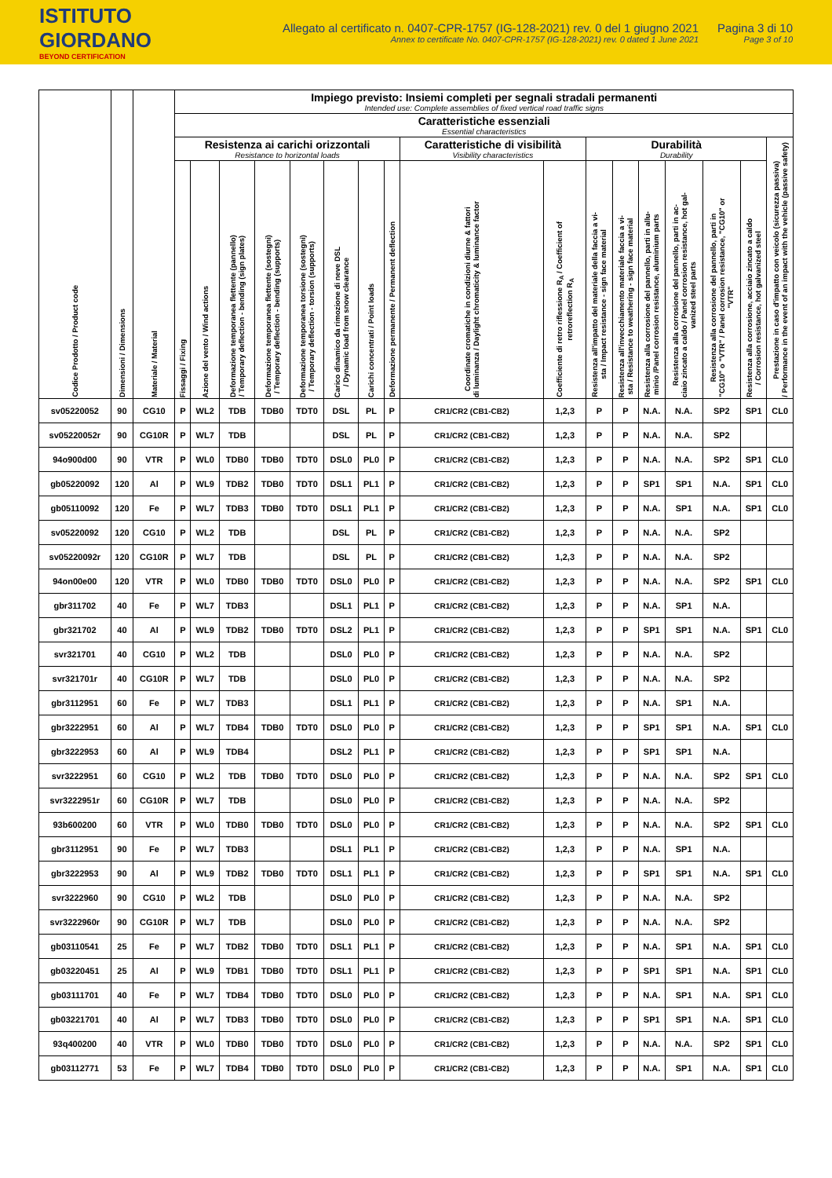ISTITUTO GIORDANO
BEYOND CERTIFICATION
Allegato al certificato n. 0407-CPR-1757 (IG-128-2021) rev. 0 del 1 giugno 2021
Annex to certificate No. 0407-CPR-1757 (IG-128-2021) rev. 0 dated 1 June 2021
Pagina 3 di 10
Page 3 of 10
| Codice Prodotto / Product code | Dimensioni / Dimensions | Materiale / Material | Impiego previsto: Insiemi completi per segnali stradali permanenti Intended use: Complete assemblies of fixed vertical road traffic signs | | | | | | | | | | | | | | | | |
| --- | --- | --- | --- | --- | --- | --- | --- | --- | --- | --- | --- | --- | --- | --- | --- | --- | --- | --- | --- |
| | | | Caratteristiche essenziali Essential characteristics | | | | | | | | | | | | | | | | |
| | | | Resistenza ai carichi orizzontali Resistance to horizontal loads | | | | | | | | Caratteristiche di visibilità Visibility characteristics | | Durabilità Durability | | | | | | Prestazione in caso d'impatto con veicolo (sicurezza passiva) / Performance in the event of an impact with the vehicle (passive safety) |
| | | | Fissaggi / Fixing | Azione del vento / Wind actions | Deformazione temporanea flettente (pannello) / Temporary deflection - bending (sign plates) | Deformazione temporanea flettente (sostegni) / Temporary deflection - bending (supports) | Deformazione temporanea torsione (sostegni) / Temporary deflection - torsion (supports) | Carico dinamico da rimozione di neve DSL / Dynamic load from snow clearance | Carichi concentrati / Point loads | Deformazione permanente / Permanent deflection | Coordinate cromatiche in condizioni diurne & fattori di luminanza / Daylight chromaticity & luminance factor | Coefficiente di retro riflessione R<sub>A</sub> / Coefficient of retroreflection R<sub>A</sub> | Resistenza all'impatto del materiale della faccia a vi- sta / Impact resistance - sign face material | Resistenza all'invecchiamento materiale faccia a vi- sta / Resistance to weathering - sign face material | Resistenza alla corrosione del pannello, parti in allu- minio /Panel corrosion resistance, aluminium parts | Resistenza alla corrosione del pannello, parti in ac- ciaio zincato a caldo / Panel corrosion resistance, hot gal- vanized steel parts | Resistenza alla corrosione del pannello, parti in "CG10" o "VTR" / Panel corrosion resistance, "CG10" or "VTR" | Resistenza alla corrosione, acciaio zincato a caldo / Corrosion resistance, hot galvanized steel | |
| sv05220052 | 90 | CG10 | P | WL2 | TDB | TDB0 | TDT0 | DSL | PL | P | CR1/CR2 (CB1-CB2) | 1,2,3 | P | P | N.A. | N.A. | SP2 | SP1 | CL0 |
| sv05220052r | 90 | CG10R | P | WL7 | TDB | | | DSL | PL | P | CR1/CR2 (CB1-CB2) | 1,2,3 | P | P | N.A. | N.A. | SP2 | | |
| 94o900d00 | 90 | VTR | P | WL0 | TDB0 | TDB0 | TDT0 | DSL0 | PL0 | P | CR1/CR2 (CB1-CB2) | 1,2,3 | P | P | N.A. | N.A. | SP2 | SP1 | CL0 |
| gb05220092 | 120 | Al | P | WL9 | TDB2 | TDB0 | TDT0 | DSL1 | PL1 | P | CR1/CR2 (CB1-CB2) | 1,2,3 | P | P | SP1 | SP1 | N.A. | SP1 | CL0 |
| gb05110092 | 120 | Fe | P | WL7 | TDB3 | TDB0 | TDT0 | DSL1 | PL1 | P | CR1/CR2 (CB1-CB2) | 1,2,3 | P | P | N.A. | SP1 | N.A. | SP1 | CL0 |
| sv05220092 | 120 | CG10 | P | WL2 | TDB | | | DSL | PL | P | CR1/CR2 (CB1-CB2) | 1,2,3 | P | P | N.A. | N.A. | SP2 | | |
| sv05220092r | 120 | CG10R | P | WL7 | TDB | | | DSL | PL | P | CR1/CR2 (CB1-CB2) | 1,2,3 | P | P | N.A. | N.A. | SP2 | | |
| 94on00e00 | 120 | VTR | P | WL0 | TDB0 | TDB0 | TDT0 | DSL0 | PL0 | P | CR1/CR2 (CB1-CB2) | 1,2,3 | P | P | N.A. | N.A. | SP2 | SP1 | CL0 |
| gbr311702 | 40 | Fe | P | WL7 | TDB3 | | | DSL1 | PL1 | P | CR1/CR2 (CB1-CB2) | 1,2,3 | P | P | N.A. | SP1 | N.A. | | |
| gbr321702 | 40 | Al | P | WL9 | TDB2 | TDB0 | TDT0 | DSL2 | PL1 | P | CR1/CR2 (CB1-CB2) | 1,2,3 | P | P | SP1 | SP1 | N.A. | SP1 | CL0 |
| svr321701 | 40 | CG10 | P | WL2 | TDB | | | DSL0 | PL0 | P | CR1/CR2 (CB1-CB2) | 1,2,3 | P | P | N.A. | N.A. | SP2 | | |
| svr321701r | 40 | CG10R | P | WL7 | TDB | | | DSL0 | PL0 | P | CR1/CR2 (CB1-CB2) | 1,2,3 | P | P | N.A. | N.A. | SP2 | | |
| gbr3112951 | 60 | Fe | P | WL7 | TDB3 | | | DSL1 | PL1 | P | CR1/CR2 (CB1-CB2) | 1,2,3 | P | P | N.A. | SP1 | N.A. | | |
| gbr3222951 | 60 | Al | P | WL7 | TDB4 | TDB0 | TDT0 | DSL0 | PL0 | P | CR1/CR2 (CB1-CB2) | 1,2,3 | P | P | SP1 | SP1 | N.A. | SP1 | CL0 |
| gbr3222953 | 60 | Al | P | WL9 | TDB4 | | | DSL2 | PL1 | P | CR1/CR2 (CB1-CB2) | 1,2,3 | P | P | SP1 | SP1 | N.A. | | |
| svr3222951 | 60 | CG10 | P | WL2 | TDB | TDB0 | TDT0 | DSL0 | PL0 | P | CR1/CR2 (CB1-CB2) | 1,2,3 | P | P | N.A. | N.A. | SP2 | SP1 | CL0 |
| svr3222951r | 60 | CG10R | P | WL7 | TDB | | | DSL0 | PL0 | P | CR1/CR2 (CB1-CB2) | 1,2,3 | P | P | N.A. | N.A. | SP2 | | |
| 93b600200 | 60 | VTR | P | WL0 | TDB0 | TDB0 | TDT0 | DSL0 | PL0 | P | CR1/CR2 (CB1-CB2) | 1,2,3 | P | P | N.A. | N.A. | SP2 | SP1 | CL0 |
| gbr3112951 | 90 | Fe | P | WL7 | TDB3 | | | DSL1 | PL1 | P | CR1/CR2 (CB1-CB2) | 1,2,3 | P | P | N.A. | SP1 | N.A. | | |
| gbr3222953 | 90 | Al | P | WL9 | TDB2 | TDB0 | TDT0 | DSL1 | PL1 | P | CR1/CR2 (CB1-CB2) | 1,2,3 | P | P | SP1 | SP1 | N.A. | SP1 | CL0 |
| svr3222960 | 90 | CG10 | P | WL2 | TDB | | | DSL0 | PL0 | P | CR1/CR2 (CB1-CB2) | 1,2,3 | P | P | N.A. | N.A. | SP2 | | |
| svr3222960r | 90 | CG10R | P | WL7 | TDB | | | DSL0 | PL0 | P | CR1/CR2 (CB1-CB2) | 1,2,3 | P | P | N.A. | N.A. | SP2 | | |
| gb03110541 | 25 | Fe | P | WL7 | TDB2 | TDB0 | TDT0 | DSL1 | PL1 | P | CR1/CR2 (CB1-CB2) | 1,2,3 | P | P | N.A. | SP1 | N.A. | SP1 | CL0 |
| gb03220451 | 25 | Al | P | WL9 | TDB1 | TDB0 | TDT0 | DSL1 | PL1 | P | CR1/CR2 (CB1-CB2) | 1,2,3 | P | P | SP1 | SP1 | N.A. | SP1 | CL0 |
| gb03111701 | 40 | Fe | P | WL7 | TDB4 | TDB0 | TDT0 | DSL0 | PL0 | P | CR1/CR2 (CB1-CB2) | 1,2,3 | P | P | N.A. | SP1 | N.A. | SP1 | CL0 |
| gb03221701 | 40 | Al | P | WL7 | TDB3 | TDB0 | TDT0 | DSL0 | PL0 | P | CR1/CR2 (CB1-CB2) | 1,2,3 | P | P | SP1 | SP1 | N.A. | SP1 | CL0 |
| 93q400200 | 40 | VTR | P | WL0 | TDB0 | TDB0 | TDT0 | DSL0 | PL0 | P | CR1/CR2 (CB1-CB2) | 1,2,3 | P | P | N.A. | N.A. | SP2 | SP1 | CL0 |
| gb03112771 | 53 | Fe | P | WL7 | TDB4 | TDB0 | TDT0 | DSL0 | PL0 | P | CR1/CR2 (CB1-CB2) | 1,2,3 | P | P | N.A. | SP1 | N.A. | SP1 | CL0 |